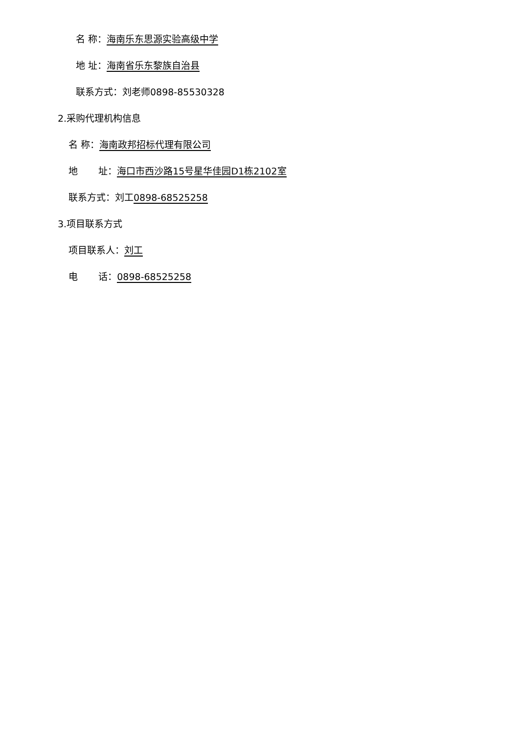名 称：海南乐东思源实验高级中学
地 址：海南省乐东黎族自治县
联系方式：刘老师0898-85530328
2.采购代理机构信息
名 称：海南政邦招标代理有限公司
地 址：海口市西沙路15号星华佳园D1栋2102室
联系方式：刘工0898-68525258
3.项目联系方式
项目联系人：刘工
电 话：0898-68525258